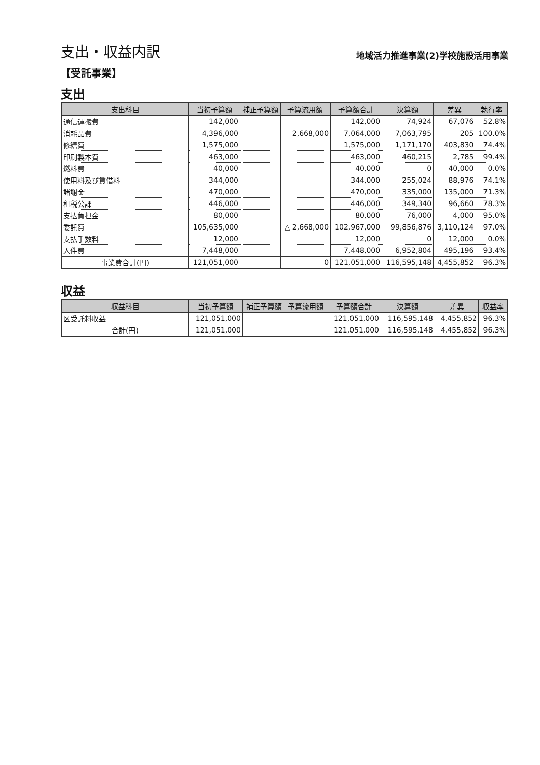支出・収益内訳
地域活力推進事業(2)学校施設活用事業
【受託事業】
支出
| 支出科目 | 当初予算額 | 補正予算額 | 予算流用額 | 予算額合計 | 決算額 | 差異 | 執行率 |
| --- | --- | --- | --- | --- | --- | --- | --- |
| 通信運搬費 | 142,000 | | | 142,000 | 74,924 | 67,076 | 52.8% |
| 消耗品費 | 4,396,000 | | 2,668,000 | 7,064,000 | 7,063,795 | 205 | 100.0% |
| 修繕費 | 1,575,000 | | | 1,575,000 | 1,171,170 | 403,830 | 74.4% |
| 印刷製本費 | 463,000 | | | 463,000 | 460,215 | 2,785 | 99.4% |
| 燃料費 | 40,000 | | | 40,000 | 0 | 40,000 | 0.0% |
| 使用料及び賃借料 | 344,000 | | | 344,000 | 255,024 | 88,976 | 74.1% |
| 諸謝金 | 470,000 | | | 470,000 | 335,000 | 135,000 | 71.3% |
| 租税公課 | 446,000 | | | 446,000 | 349,340 | 96,660 | 78.3% |
| 支払負担金 | 80,000 | | | 80,000 | 76,000 | 4,000 | 95.0% |
| 委託費 | 105,635,000 | | △ 2,668,000 | 102,967,000 | 99,856,876 | 3,110,124 | 97.0% |
| 支払手数料 | 12,000 | | | 12,000 | 0 | 12,000 | 0.0% |
| 人件費 | 7,448,000 | | | 7,448,000 | 6,952,804 | 495,196 | 93.4% |
| 事業費合計(円) | 121,051,000 | | 0 | 121,051,000 | 116,595,148 | 4,455,852 | 96.3% |
収益
| 収益科目 | 当初予算額 | 補正予算額 | 予算流用額 | 予算額合計 | 決算額 | 差異 | 収益率 |
| --- | --- | --- | --- | --- | --- | --- | --- |
| 区受託料収益 | 121,051,000 | | | 121,051,000 | 116,595,148 | 4,455,852 | 96.3% |
| 合計(円) | 121,051,000 | | | 121,051,000 | 116,595,148 | 4,455,852 | 96.3% |